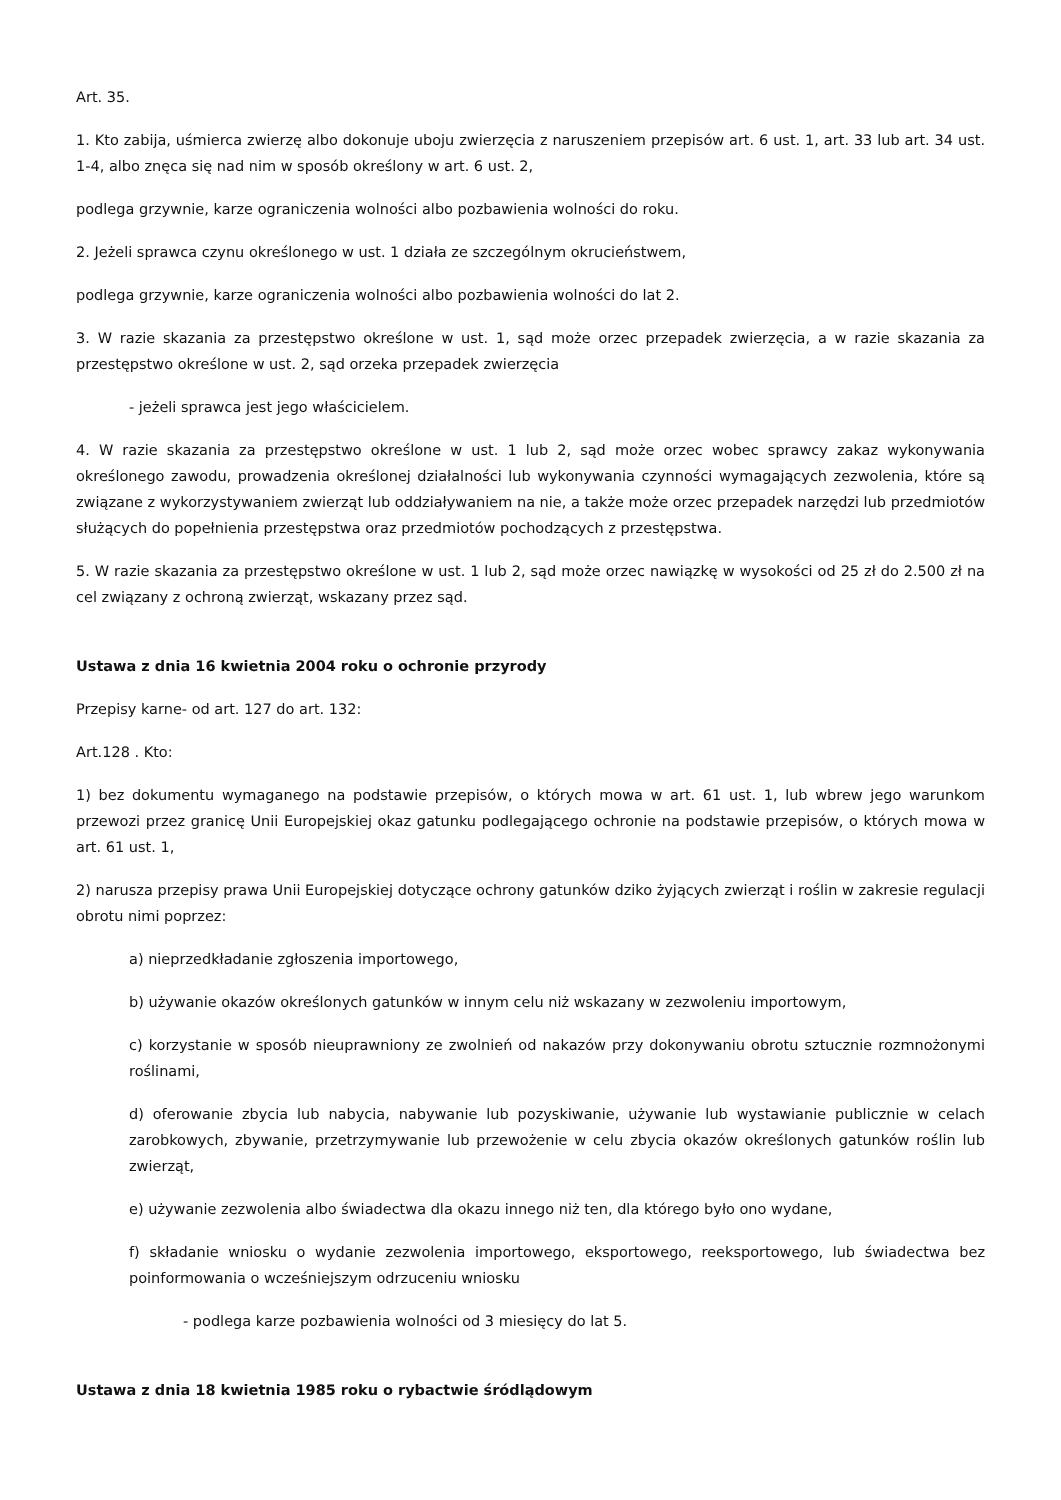Art. 35.
1. Kto zabija, uśmierca zwierzę albo dokonuje uboju zwierzęcia z naruszeniem przepisów art. 6 ust. 1, art. 33 lub art. 34 ust. 1-4, albo znęca się nad nim w sposób określony w art. 6 ust. 2,
podlega grzywnie, karze ograniczenia wolności albo pozbawienia wolności do roku.
2. Jeżeli sprawca czynu określonego w ust. 1 działa ze szczególnym okrucieństwem,
podlega grzywnie, karze ograniczenia wolności albo pozbawienia wolności do lat 2.
3. W razie skazania za przestępstwo określone w ust. 1, sąd może orzec przepadek zwierzęcia, a w razie skazania za przestępstwo określone w ust. 2, sąd orzeka przepadek zwierzęcia
- jeżeli sprawca jest jego właścicielem.
4. W razie skazania za przestępstwo określone w ust. 1 lub 2, sąd może orzec wobec sprawcy zakaz wykonywania określonego zawodu, prowadzenia określonej działalności lub wykonywania czynności wymagających zezwolenia, które są związane z wykorzystywaniem zwierząt lub oddziaływaniem na nie, a także może orzec przepadek narzędzi lub przedmiotów służących do popełnienia przestępstwa oraz przedmiotów pochodzących z przestępstwa.
5. W razie skazania za przestępstwo określone w ust. 1 lub 2, sąd może orzec nawiązkę w wysokości od 25 zł do 2.500 zł na cel związany z ochroną zwierząt, wskazany przez sąd.
Ustawa z dnia 16 kwietnia 2004 roku o ochronie przyrody
Przepisy karne- od art. 127 do art. 132:
Art.128 . Kto:
1) bez dokumentu wymaganego na podstawie przepisów, o których mowa w art. 61 ust. 1, lub wbrew jego warunkom przewozi przez granicę Unii Europejskiej okaz gatunku podlegającego ochronie na podstawie przepisów, o których mowa w art. 61 ust. 1,
2) narusza przepisy prawa Unii Europejskiej dotyczące ochrony gatunków dziko żyjących zwierząt i roślin w zakresie regulacji obrotu nimi poprzez:
a) nieprzedkładanie zgłoszenia importowego,
b) używanie okazów określonych gatunków w innym celu niż wskazany w zezwoleniu importowym,
c) korzystanie w sposób nieuprawniony ze zwolnień od nakazów przy dokonywaniu obrotu sztucznie rozmnożonymi roślinami,
d) oferowanie zbycia lub nabycia, nabywanie lub pozyskiwanie, używanie lub wystawianie publicznie w celach zarobkowych, zbywanie, przetrzymywanie lub przewożenie w celu zbycia okazów określonych gatunków roślin lub zwierząt,
e) używanie zezwolenia albo świadectwa dla okazu innego niż ten, dla którego było ono wydane,
f) składanie wniosku o wydanie zezwolenia importowego, eksportowego, reeksportowego, lub świadectwa bez poinformowania o wcześniejszym odrzuceniu wniosku
- podlega karze pozbawienia wolności od 3 miesięcy do lat 5.
Ustawa z dnia 18 kwietnia 1985 roku o rybactwie śródlądowym